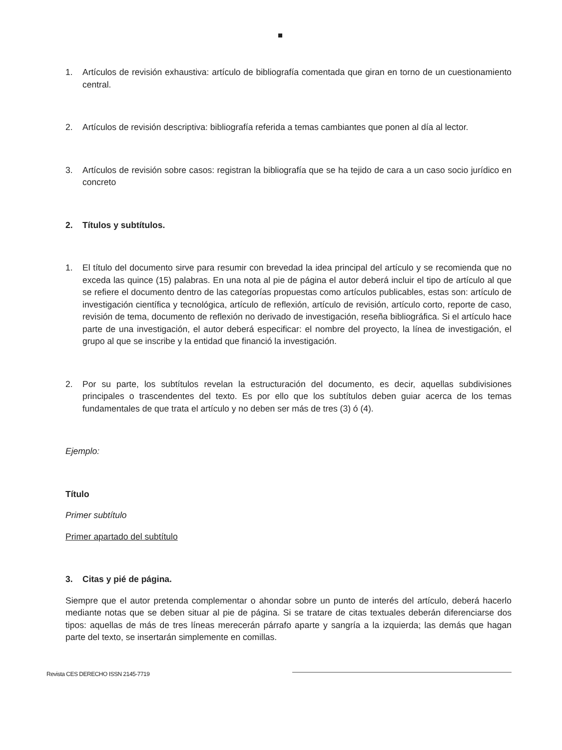1. Artículos de revisión exhaustiva: artículo de bibliografía comentada que giran en torno de un cuestionamiento central.
2. Artículos de revisión descriptiva: bibliografía referida a temas cambiantes que ponen al día al lector.
3. Artículos de revisión sobre casos: registran la bibliografía que se ha tejido de cara a un caso socio jurídico en concreto
2. Títulos y subtítulos.
1. El título del documento sirve para resumir con brevedad la idea principal del artículo y se recomienda que no exceda las quince (15) palabras. En una nota al pie de página el autor deberá incluir el tipo de artículo al que se refiere el documento dentro de las categorías propuestas como artículos publicables, estas son: artículo de investigación científica y tecnológica, artículo de reflexión, artículo de revisión, artículo corto, reporte de caso, revisión de tema, documento de reflexión no derivado de investigación, reseña bibliográfica. Si el artículo hace parte de una investigación, el autor deberá especificar: el nombre del proyecto, la línea de investigación, el grupo al que se inscribe y la entidad que financió la investigación.
2. Por su parte, los subtítulos revelan la estructuración del documento, es decir, aquellas subdivisiones principales o trascendentes del texto. Es por ello que los subtítulos deben guiar acerca de los temas fundamentales de que trata el artículo y no deben ser más de tres (3) ó (4).
Ejemplo:
Título
Primer subtítulo
Primer apartado del subtítulo
3. Citas y pié de página.
Siempre que el autor pretenda complementar o ahondar sobre un punto de interés del artículo, deberá hacerlo mediante notas que se deben situar al pie de página. Si se tratare de citas textuales deberán diferenciarse dos tipos: aquellas de más de tres líneas merecerán párrafo aparte y sangría a la izquierda; las demás que hagan parte del texto, se insertarán simplemente en comillas.
Revista CES DERECHO ISSN 2145-7719